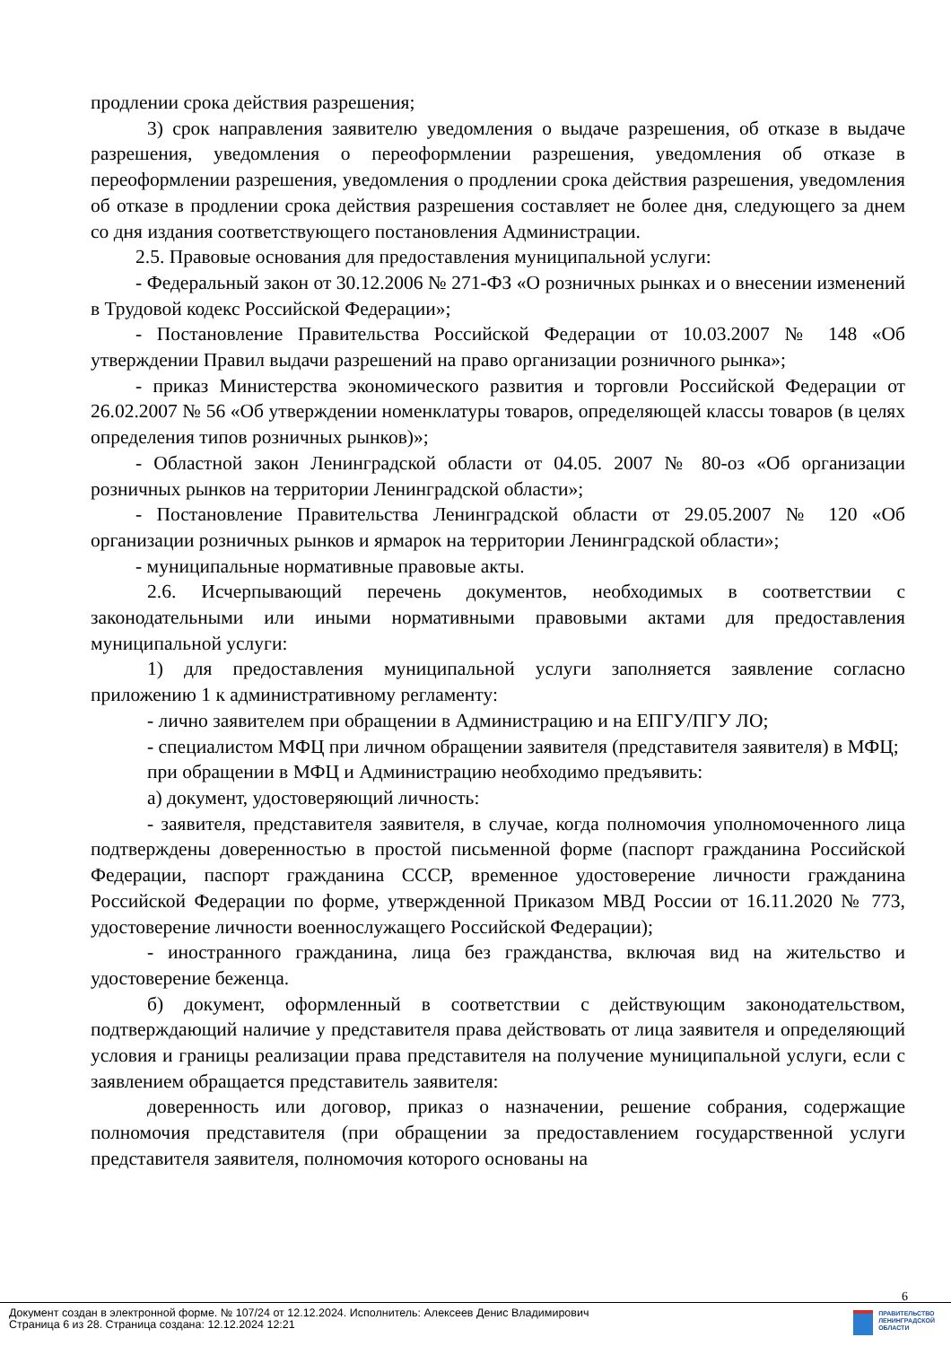продлении срока действия разрешения;
3) срок направления заявителю уведомления о выдаче разрешения, об отказе в выдаче разрешения, уведомления о переоформлении разрешения, уведомления об отказе в переоформлении разрешения, уведомления о продлении срока действия разрешения, уведомления об отказе в продлении срока действия разрешения составляет не более дня, следующего за днем со дня издания соответствующего постановления Администрации.
2.5. Правовые основания для предоставления муниципальной услуги:
- Федеральный закон от 30.12.2006 № 271-ФЗ «О розничных рынках и о внесении изменений в Трудовой кодекс Российской Федерации»;
- Постановление Правительства Российской Федерации от 10.03.2007 № 148 «Об утверждении Правил выдачи разрешений на право организации розничного рынка»;
- приказ Министерства экономического развития и торговли Российской Федерации от 26.02.2007 № 56 «Об утверждении номенклатуры товаров, определяющей классы товаров (в целях определения типов розничных рынков)»;
- Областной закон Ленинградской области от 04.05. 2007 № 80-оз «Об организации розничных рынков на территории Ленинградской области»;
- Постановление Правительства Ленинградской области от 29.05.2007 № 120 «Об организации розничных рынков и ярмарок на территории Ленинградской области»;
- муниципальные нормативные правовые акты.
2.6. Исчерпывающий перечень документов, необходимых в соответствии с законодательными или иными нормативными правовыми актами для предоставления муниципальной услуги:
1) для предоставления муниципальной услуги заполняется заявление согласно приложению 1 к административному регламенту:
- лично заявителем при обращении в Администрацию и на ЕПГУ/ПГУ ЛО;
- специалистом МФЦ при личном обращении заявителя (представителя заявителя) в МФЦ;
при обращении в МФЦ и Администрацию необходимо предъявить:
а) документ, удостоверяющий личность:
- заявителя, представителя заявителя, в случае, когда полномочия уполномоченного лица подтверждены доверенностью в простой письменной форме (паспорт гражданина Российской Федерации, паспорт гражданина СССР, временное удостоверение личности гражданина Российской Федерации по форме, утвержденной Приказом МВД России от 16.11.2020 № 773, удостоверение личности военнослужащего Российской Федерации);
- иностранного гражданина, лица без гражданства, включая вид на жительство и удостоверение беженца.
б) документ, оформленный в соответствии с действующим законодательством, подтверждающий наличие у представителя права действовать от лица заявителя и определяющий условия и границы реализации права представителя на получение муниципальной услуги, если с заявлением обращается представитель заявителя:
доверенность или договор, приказ о назначении, решение собрания, содержащие полномочия представителя (при обращении за предоставлением государственной услуги представителя заявителя, полномочия которого основаны на
6
Документ создан в электронной форме. № 107/24 от 12.12.2024. Исполнитель: Алексеев Денис Владимирович
Страница 6 из 28. Страница создана: 12.12.2024 12:21
ПРАВИТЕЛЬСТВО
ЛЕНИНГРАДСКОЙ
ОБЛАСТИ